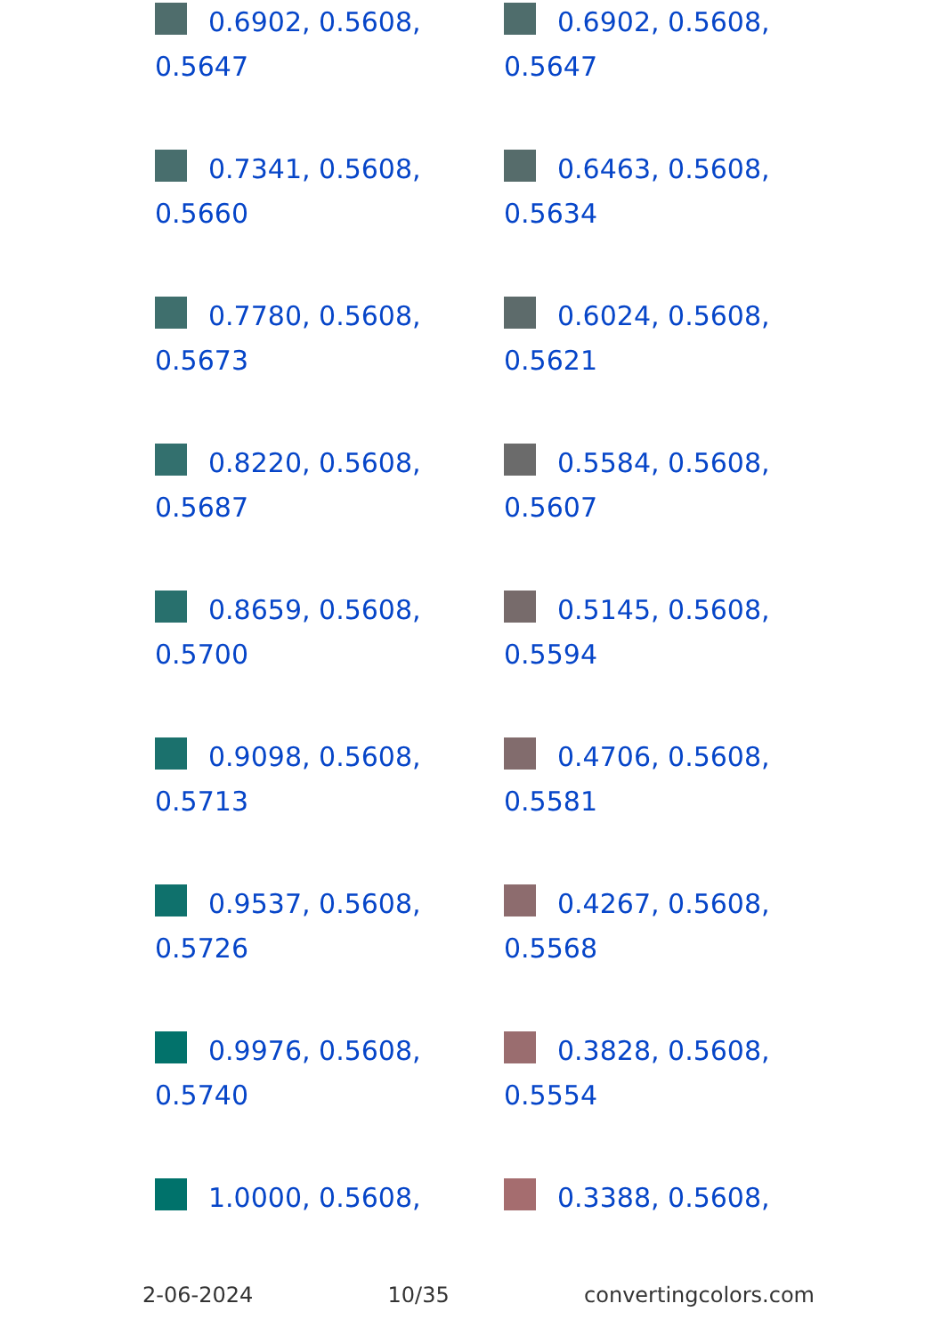0.6902, 0.5608,
0.5647
0.6902, 0.5608,
0.5647
0.7341, 0.5608,
0.5660
0.6463, 0.5608,
0.5634
0.7780, 0.5608,
0.5673
0.6024, 0.5608,
0.5621
0.8220, 0.5608,
0.5687
0.5584, 0.5608,
0.5607
0.8659, 0.5608,
0.5700
0.5145, 0.5608,
0.5594
0.9098, 0.5608,
0.5713
0.4706, 0.5608,
0.5581
0.9537, 0.5608,
0.5726
0.4267, 0.5608,
0.5568
0.9976, 0.5608,
0.5740
0.3828, 0.5608,
0.5554
1.0000, 0.5608,
0.3388, 0.5608,
2-06-2024 10/35 convertingcolors.com